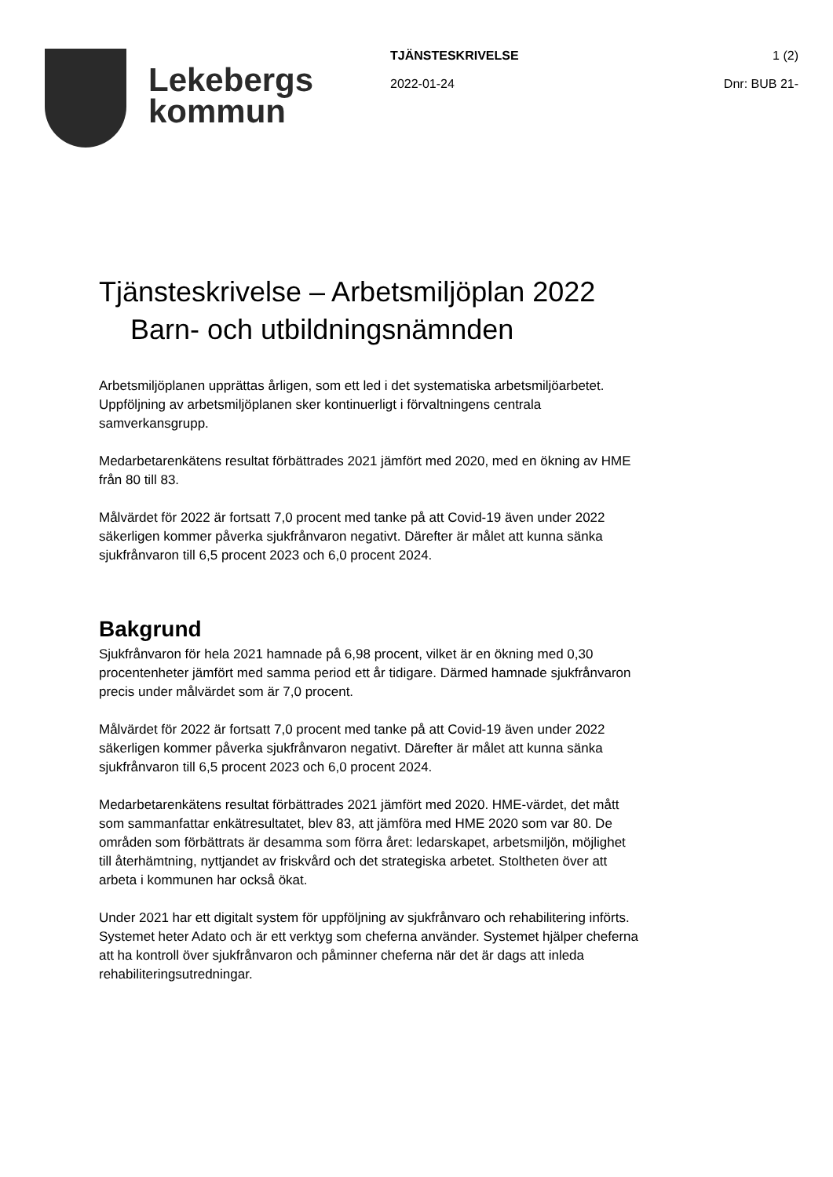Lekebergs
kommun
TJÄNSTESKRIVELSE 1 (2)
2022-01-24 Dnr: BUB 21-
Tjänsteskrivelse – Arbetsmiljöplan 2022
Barn- och utbildningsnämnden
Arbetsmiljöplanen upprättas årligen, som ett led i det systematiska arbetsmiljöarbetet. Uppföljning av arbetsmiljöplanen sker kontinuerligt i förvaltningens centrala samverkansgrupp.
Medarbetarenkätens resultat förbättrades 2021 jämfört med 2020, med en ökning av HME från 80 till 83.
Målvärdet för 2022 är fortsatt 7,0 procent med tanke på att Covid-19 även under 2022 säkerligen kommer påverka sjukfrånvaron negativt. Därefter är målet att kunna sänka sjukfrånvaron till 6,5 procent 2023 och 6,0 procent 2024.
Bakgrund
Sjukfrånvaron för hela 2021 hamnade på 6,98 procent, vilket är en ökning med 0,30 procentenheter jämfört med samma period ett år tidigare. Därmed hamnade sjukfrånvaron precis under målvärdet som är 7,0 procent.
Målvärdet för 2022 är fortsatt 7,0 procent med tanke på att Covid-19 även under 2022 säkerligen kommer påverka sjukfrånvaron negativt. Därefter är målet att kunna sänka sjukfrånvaron till 6,5 procent 2023 och 6,0 procent 2024.
Medarbetarenkätens resultat förbättrades 2021 jämfört med 2020. HME-värdet, det mått som sammanfattar enkätresultatet, blev 83, att jämföra med HME 2020 som var 80. De områden som förbättrats är desamma som förra året: ledarskapet, arbetsmiljön, möjlighet till återhämtning, nyttjandet av friskvård och det strategiska arbetet. Stoltheten över att arbeta i kommunen har också ökat.
Under 2021 har ett digitalt system för uppföljning av sjukfrånvaro och rehabilitering införts. Systemet heter Adato och är ett verktyg som cheferna använder. Systemet hjälper cheferna att ha kontroll över sjukfrånvaron och påminner cheferna när det är dags att inleda rehabiliteringsutredningar.